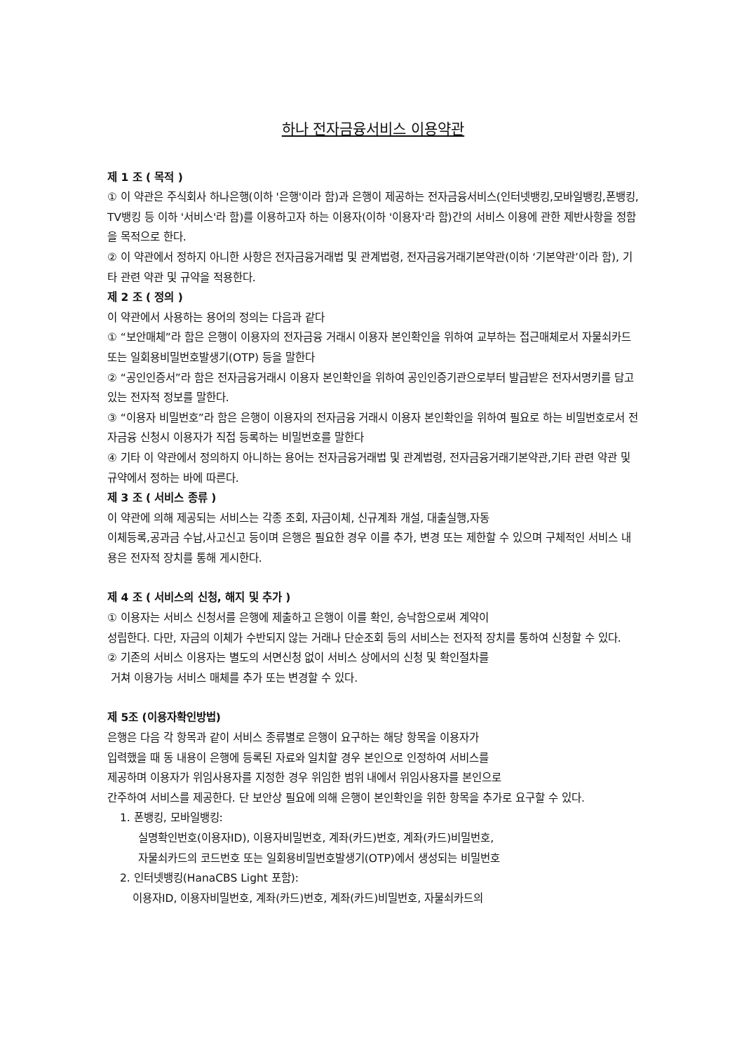하나 전자금융서비스 이용약관
제 1 조 ( 목적 )
① 이 약관은 주식회사 하나은행(이하 '은행'이라 함)과 은행이 제공하는 전자금융서비스(인터넷뱅킹,모바일뱅킹,폰뱅킹, TV뱅킹 등 이하 '서비스'라 함)를 이용하고자 하는 이용자(이하 '이용자'라 함)간의 서비스 이용에 관한 제반사항을 정함을 목적으로 한다.
② 이 약관에서 정하지 아니한 사항은 전자금융거래법 및 관계법령, 전자금융거래기본약관(이하 ‘기본약관’이라 함), 기타 관련 약관 및 규약을 적용한다.
제 2 조 ( 정의 )
이 약관에서 사용하는 용어의 정의는 다음과 같다
① “보안매체”라 함은 은행이 이용자의 전자금융 거래시 이용자 본인확인을 위하여 교부하는 접근매체로서 자물쇠카드 또는 일회용비밀번호발생기(OTP) 등을 말한다
② “공인인증서”라 함은 전자금융거래시 이용자 본인확인을 위하여 공인인증기관으로부터 발급받은 전자서명키를 담고 있는 전자적 정보를 말한다.
③ “이용자 비밀번호”라 함은 은행이 이용자의 전자금융 거래시 이용자 본인확인을 위하여 필요로 하는 비밀번호로서 전자금융 신청시 이용자가 직접 등록하는 비밀번호를 말한다
④ 기타 이 약관에서 정의하지 아니하는 용어는 전자금융거래법 및 관계법령, 전자금융거래기본약관,기타 관련 약관 및 규약에서 정하는 바에 따른다.
제 3 조 ( 서비스 종류 )
이 약관에 의해 제공되는 서비스는 각종 조회, 자금이체, 신규계좌 개설, 대출실행,자동
이체등록,공과금 수납,사고신고 등이며 은행은 필요한 경우 이를 추가, 변경 또는 제한할 수 있으며 구체적인 서비스 내용은 전자적 장치를 통해 게시한다.
제 4 조 ( 서비스의 신청, 해지 및 추가 )
① 이용자는 서비스 신청서를 은행에 제출하고 은행이 이를 확인, 승낙함으로써 계약이
성립한다. 다만, 자금의 이체가 수반되지 않는 거래나 단순조회 등의 서비스는 전자적 장치를 통하여 신청할 수 있다.
② 기존의 서비스 이용자는 별도의 서면신청 없이 서비스 상에서의 신청 및 확인절차를
거쳐 이용가능 서비스 매체를 추가 또는 변경할 수 있다.
제 5조 (이용자확인방법)
은행은 다음 각 항목과 같이 서비스 종류별로 은행이 요구하는 해당 항목을 이용자가
입력했을 때 동 내용이 은행에 등록된 자료와 일치할 경우 본인으로 인정하여 서비스를
제공하며 이용자가 위임사용자를 지정한 경우 위임한 범위 내에서 위임사용자를 본인으로
간주하여 서비스를 제공한다. 단 보안상 필요에 의해 은행이 본인확인을 위한 항목을 추가로 요구할 수 있다.
1. 폰뱅킹, 모바일뱅킹:
실명확인번호(이용자ID), 이용자비밀번호, 계좌(카드)번호, 계좌(카드)비밀번호,
자물쇠카드의 코드번호 또는 일회용비밀번호발생기(OTP)에서 생성되는 비밀번호
2. 인터넷뱅킹(HanaCBS Light 포함):
이용자ID, 이용자비밀번호, 계좌(카드)번호, 계좌(카드)비밀번호, 자물쇠카드의